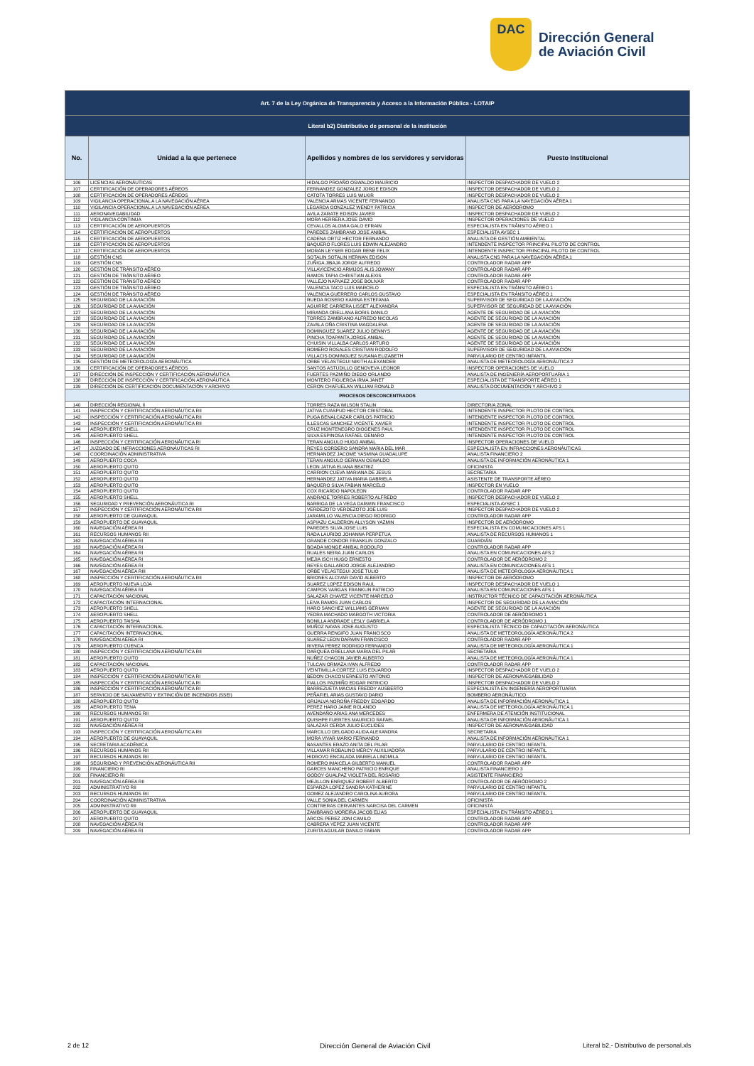DAC
Dirección General
de Aviación Civil
| Art. 7 de la Ley Orgánica de Transparencia y Acceso a la Información Pública - LOTAIP | | | |
| Literal b2) Distributivo de personal de la institución | | | |
| No. | Unidad a la que pertenece | Apellidos y nombres de los servidores y servidoras | Puesto Institucional |
| 106 | LICENCIAS AERONÁUTICAS | HIDALGO PROAÑO OSWALDO MAURICIO | INSPECTOR DESPACHADOR DE VUELO 2 |
| 107 | CERTIFICACIÓN DE OPERADORES AÉREOS | FERNANDEZ GONZALEZ JORGE EDISON | INSPECTOR DESPACHADOR DE VUELO 2 |
| 108 | CERTIFICACIÓN DE OPERADORES AÉREOS | CATOTA TORRES LUIS WILKIR | INSPECTOR DESPACHADOR DE VUELO 2 |
| 109 | VIGILANCIA OPERACIONAL A LA NAVEGACIÓN AÉREA | VALENCIA ARMAS VICENTE FERNANDO | ANALISTA CNS PARA LA NAVEGACIÓN AÉREA 1 |
| 110 | VIGILANCIA OPERACIONAL A LA NAVEGACIÓN AÉREA | LEGARDA GONZALEZ WENDY PATRICIA | INSPECTOR DE AERÓDROMO |
| 111 | AERONAVEGABILIDAD | AVILA ZARATE EDISON JAVIER | INSPECTOR DESPACHADOR DE VUELO 2 |
| 112 | VIGILANCIA CONTINUA | MORA HERRERA JOSE DAVID | INSPECTOR OPERACIONES DE VUELO |
| 113 | CERTIFICACIÓN DE AEROPUERTOS | CEVALLOS ALOMIA GALO EFRAIN | ESPECIALISTA EN TRÁNSITO AÉREO 1 |
| 114 | CERTIFICACIÓN DE AEROPUERTOS | PAREDES ZAMBRANO JOSE ANIBAL | ESPECIALISTA AVSEC 1 |
| 115 | CERTIFICACIÓN DE AEROPUERTOS | CADENA ORTIZ HECTOR FERNANDO | ANALISTA DE GESTIÓN AMBIENTAL |
| 116 | CERTIFICACIÓN DE AEROPUERTOS | BAQUERO FLORES LUIS EDWIN ALEJANDRO | INTENDENTE INSPECTOR PRINCIPAL PILOTO DE CONTROL |
| 117 | CERTIFICACIÓN DE AEROPUERTOS | MORAN LEYSER EDGAR RENE FELIX | INTENDENTE INSPECTOR PRINCIPAL PILOTO DE CONTROL |
| 118 | GESTIÓN CNS | SOTALIN SOTALIN HERNAN EDISON | ANALISTA CNS PARA LA NAVEGACIÓN AÉREA 1 |
| 119 | GESTIÓN CNS | ZUÑIGA JIBAJA JORGE ALFREDO | CONTROLADOR RADAR APP |
| 120 | GESTIÓN DE TRÁNSITO AÉREO | VILLAVICENCIO ARMIJOS ALIS JOWANY | CONTROLADOR RADAR APP |
| 121 | GESTIÓN DE TRÁNSITO AÉREO | RAMOS TAPIA CHRISTIAN ALEXIS | CONTROLADOR RADAR APP |
| 122 | GESTIÓN DE TRÁNSITO AÉREO | VALLEJO NARVAEZ JOSE BOLIVAR | CONTROLADOR RADAR APP |
| 123 | GESTIÓN DE TRÁNSITO AÉREO | VALENCIA TACO LUIS MARCELO | ESPECIALISTA EN TRÁNSITO AÉREO 1 |
| 124 | GESTIÓN DE TRÁNSITO AÉREO | VALENCIA GUERRERO CARLOS GUSTAVO | ESPECIALISTA EN TRÁNSITO AÉREO 1 |
| 125 | SEGURIDAD DE LA AVIACIÓN | RUEDA ROSERO KARINA ESTEFANIA | SUPERVISOR DE SEGURIDAD DE LA AVIACIÓN |
| 126 | SEGURIDAD DE LA AVIACIÓN | AGUIRRE CARRERA LISSET ALEXANDRA | SUPERVISOR DE SEGURIDAD DE LA AVIACIÓN |
| 127 | SEGURIDAD DE LA AVIACIÓN | MIRANDA ORELLANA BORIS DANILO | AGENTE DE SEGURIDAD DE LA AVIACIÓN |
| 128 | SEGURIDAD DE LA AVIACIÓN | TORRES ZAMBRANO ALFREDO NICOLAS | AGENTE DE SEGURIDAD DE LA AVIACIÓN |
| 129 | SEGURIDAD DE LA AVIACIÓN | ZAVALA OÑA CRISTINA MAGDALENA | AGENTE DE SEGURIDAD DE LA AVIACIÓN |
| 130 | SEGURIDAD DE LA AVIACIÓN | DOMINGUEZ SUAREZ JULIO DENNYS | AGENTE DE SEGURIDAD DE LA AVIACIÓN |
| 131 | SEGURIDAD DE LA AVIACIÓN | PINCHA TOAPANTA JORGE ANIBAL | AGENTE DE SEGURIDAD DE LA AVIACIÓN |
| 132 | SEGURIDAD DE LA AVIACIÓN | CHUISIN VILLALBA CARLOS ARTURO | AGENTE DE SEGURIDAD DE LA AVIACIÓN |
| 133 | SEGURIDAD DE LA AVIACIÓN | ROMERO ROSALES CRISTIAN RODOLFO | SUPERVISOR DE SEGURIDAD DE LA AVIACIÓN |
| 134 | SEGURIDAD DE LA AVIACIÓN | VILLACIS DOMINGUEZ SUSANA ELIZABETH | PARVULARIO DE CENTRO INFANTIL |
| 135 | GESTIÓN DE METEOROLOGÍA AERONÁUTICA | ORBE VELASTEGUI NIKITH ALEXANDER | ANALISTA DE METEOROLOGÍA AERONÁUTICA 2 |
| 136 | CERTIFICACIÓN DE OPERADORES AÉREOS | SANTOS ASTUDILLO GENOVEVA LEONOR | INSPECTOR OPERACIONES DE VUELO |
| 137 | DIRECCIÓN DE INSPECCIÓN Y CERTIFICACIÓN AERONÁUTICA | FUERTES PAZMIÑO DIEGO ORLANDO | ANALISTA DE INGENIERÍA AEROPORTUARIA 1 |
| 138 | DIRECCIÓN DE INSPECCIÓN Y CERTIFICACIÓN AERONÁUTICA | MONTERO FIGUEROA IRMA JANET | ESPECIALISTA DE TRANSPORTE AÉREO 1 |
| 139 | DIRECCIÓN DE CERTIFICACIÓN DOCUMENTACIÓN Y ARCHIVO | CERON CHAFUELAN WILLIAM RONALD | ANALISTA DOCUMENTACIÓN Y ARCHIVO 2 |
| PROCESOS DESCONCENTRADOS | | | |
| 140 | DIRECCIÓN REGIONAL II | TORRES RAZA WILSON STALIN | DIRECTOR/A ZONAL |
| 141 | INSPECCIÓN Y CERTIFICACIÓN AERONÁUTICA RII | JATIVA CUASPUD HECTOR CRISTOBAL | INTENDENTE INSPECTOR PILOTO DE CONTROL |
| 142 | INSPECCIÓN Y CERTIFICACIÓN AERONÁUTICA RII | PUGA BENALCAZAR CARLOS PATRICIO | INTENDENTE INSPECTOR PILOTO DE CONTROL |
| 143 | INSPECCIÓN Y CERTIFICACIÓN AERONÁUTICA RII | ILLESCAS SANCHEZ VICENTE XAVIER | INTENDENTE INSPECTOR PILOTO DE CONTROL |
| 144 | AEROPUERTO SHELL | CRUZ MONTENEGRO DIOGENES PAUL | INTENDENTE INSPECTOR PILOTO DE CONTROL |
| 145 | AEROPUERTO SHELL | SILVA ESPINOSA RAFAEL GENARO | INTENDENTE INSPECTOR PILOTO DE CONTROL |
| 146 | INSPECCIÓN Y CERTIFICACIÓN AERONÁUTICA RI | TERAN ANGULO HUGO ANIBAL | INSPECTOR OPERACIONES DE VUELO |
| 147 | JUZGADO DE INFRACCIONES AERONÁUTICAS RI | REYES CORDERO SANDRA MARIA DEL MAR | ESPECIALISTA EN INFRACCIONES AERONÁUTICAS |
| 148 | COORDINACIÓN ADMINISTRATIVA | HERNANDEZ JACOME YASMINA GUADALUPE | ANALISTA FINANCIERO 2 |
| 149 | AEROPUERTO COCA | TERAN ANGULO GERMAN OSWALDO | ANALISTA DE INFORMACIÓN AERONÁUTICA 1 |
| 150 | AEROPUERTO QUITO | LEON JATIVA ELIANA BEATRIZ | OFICINISTA |
| 151 | AEROPUERTO QUITO | CARRION CUEVA MARIANA DE JESUS | SECRETARIA |
| 152 | AEROPUERTO QUITO | HERNANDEZ JATIVA MARIA GABRIELA | ASISTENTE DE TRANSPORTE AÉREO |
| 153 | AEROPUERTO QUITO | BAQUERO SILVA FABIAN MARCELO | INSPECTOR EN VUELO |
| 154 | AEROPUERTO QUITO | COX RICARDO NAPOLEON | CONTROLADOR RADAR APP |
| 155 | AEROPUERTO SHELL | ANDRADE TORRES ROBERTO ALFREDO | INSPECTOR DESPACHADOR DE VUELO 2 |
| 156 | SEGURIDAD Y PREVENCIÓN AERONÁUTICA RI | BARRIGA DE LA VEGA DARWIN FRANCISCO | ESPECIALISTA AVSEC 1 |
| 157 | INSPECCIÓN Y CERTIFICACIÓN AERONÁUTICA RII | VERDEZOTO VERDEZOTO JOE LUIS | INSPECTOR DESPACHADOR DE VUELO 2 |
| 158 | AEROPUERTO DE GUAYAQUIL | JARAMILLO VALENCIA DIEGO RODRIGO | CONTROLADOR RADAR APP |
| 159 | AEROPUERTO DE GUAYAQUIL | ASPIAZU CALDERON ALLYSON YAZMIN | INSPECTOR DE AERÓDROMO |
| 160 | NAVEGACIÓN AÉREA RI | PAREDES SILVA JOSE LUIS | ESPECIALISTA EN COMUNICACIONES AFS 1 |
| 161 | RECURSOS HUMANOS RII | RADA LAURIDO JOHANNA PERPETUA | ANALISTA DE RECURSOS HUMANOS 1 |
| 162 | NAVEGACIÓN AÉREA RI | GRANDE CONDOR FRANKLIN GONZALO | GUARDIÁN |
| 163 | NAVEGACIÓN AÉREA RI | BOADA MONGE ANIBAL RODOLFO | CONTROLADOR RADAR APP |
| 164 | NAVEGACIÓN AÉREA RI | RUALES NEIRA JUAN CARLOS | ANALISTA EN COMUNICACIONES AFS 2 |
| 165 | NAVEGACIÓN AÉREA RI | MEJIA ISCH HUGO ERNESTO | CONTROLADOR DE AERÓDROMO 2 |
| 166 | NAVEGACIÓN AÉREA RI | REYES GALLARDO JORGE ALEJANDRO | ANALISTA EN COMUNICACIONES AFS 1 |
| 167 | NAVEGACIÓN AÉREA RIII | ORBE VELASTEGUI JOSE TULIO | ANALISTA DE METEOROLOGÍA AERONÁUTICA 1 |
| 168 | INSPECCIÓN Y CERTIFICACIÓN AERONÁUTICA RII | BRIONES ALCIVAR DAVID ALBERTO | INSPECTOR DE AERÓDROMO |
| 169 | AEROPUERTO NUEVA LOJA | SUAREZ LOPEZ EDISON RAUL | INSPECTOR DESPACHADOR DE VUELO 1 |
| 170 | NAVEGACIÓN AÉREA RI | CAMPOS VARGAS FRANKLIN PATRICIO | ANALISTA EN COMUNICACIONES AFS 1 |
| 171 | CAPACITACIÓN NACIONAL | SALAZAR CHAVEZ VICENTE MARCELO | INSTRUCTOR TÉCNICO DE CAPACITACIÓN AERONÁUTICA |
| 172 | CAPACITACIÓN INTERNACIONAL | LEIVA RAMOS JUAN CARLOS | INSPECTOR DE SEGURIDAD DE LA AVIACIÓN |
| 173 | AEROPUERTO SHELL | HARO SANCHEZ WILLIAMS GERMAN | AGENTE DE SEGURIDAD DE LA AVIACIÓN |
| 174 | AEROPUERTO SHELL | YEDRA MACHADO MARGOTH VICTORIA | CONTROLADOR DE AERÓDROMO 1 |
| 175 | AEROPUERTO TAISHA | BONILLA ANDRADE LESLY GABRIELA | CONTROLADOR DE AERÓDROMO 1 |
| 176 | CAPACITACIÓN INTERNACIONAL | MUÑOZ NAVAS JOSE AUGUSTO | ESPECIALISTA TÉCNICO DE CAPACITACIÓN AERONÁUTICA |
| 177 | CAPACITACIÓN INTERNACIONAL | GUERRA RENGIFO JUAN FRANCISCO | ANALISTA DE METEOROLOGÍA AERONÁUTICA 2 |
| 178 | NAVEGACIÓN AÉREA RI | SUAREZ LEON DARWIN FRANCISCO | CONTROLADOR RADAR APP |
| 179 | AEROPUERTO CUENCA | RIVERA PEREZ RODRIGO FERNANDO | ANALISTA DE METEOROLOGÍA AERONÁUTICA 1 |
| 180 | INSPECCIÓN Y CERTIFICACIÓN AERONÁUTICA RII | DARQUEA ORELLANA MARIA DEL PILAR | SECRETARIA |
| 181 | AEROPUERTO QUITO | NUÑEZ CHACON JAVIER ALBERTO | ANALISTA DE METEOROLOGÍA AERONÁUTICA 1 |
| 182 | CAPACITACIÓN NACIONAL | TULCAN ORMAZA IVAN ALFREDO | CONTROLADOR RADAR APP |
| 183 | AEROPUERTO QUITO | VEINTIMILLA CORTEZ LUIS EDUARDO | INSPECTOR DESPACHADOR DE VUELO 2 |
| 184 | INSPECCIÓN Y CERTIFICACIÓN AERONÁUTICA RI | BEDON CHACON ERNESTO ANTONIO | INSPECTOR DE AERONAVEGABILIDAD |
| 185 | INSPECCIÓN Y CERTIFICACIÓN AERONÁUTICA RI | FIALLOS PAZMIÑO EDGAR PATRICIO | INSPECTOR DESPACHADOR DE VUELO 2 |
| 186 | INSPECCIÓN Y CERTIFICACIÓN AERONÁUTICA RI | BARREZUETA MACIAS FREDDY AUSBERTO | ESPECIALISTA EN INGENIERÍA AEROPORTUARIA |
| 187 | SERVICIO DE SALVAMENTO Y EXTINCIÓN DE INCENDIOS (SSEI) | PEÑAFIEL ARIAS GUSTAVO DARIO | BOMBERO AERONÁUTICO |
| 188 | AEROPUERTO QUITO | GRIJALVA NOROÑA FREDDY EDGARDO | ANALISTA DE INFORMACIÓN AERONÁUTICA 1 |
| 189 | AEROPUERTO TENA | PEREZ HARO JAIME ROLANDO | ANALISTA DE METEOROLOGÍA AERONÁUTICA 1 |
| 190 | RECURSOS HUMANOS RII | AVENDAÑO ARIAS ANA MERCEDES | ENFERMERA DE ATENCIÓN INSTITUCIONAL |
| 191 | AEROPUERTO QUITO | QUISHPE FUERTES MAURICIO RAFAEL | ANALISTA DE INFORMACIÓN AERONÁUTICA 1 |
| 192 | NAVEGACIÓN AÉREA RI | SALAZAR CERDA JULIO EUCLIDES | INSPECTOR DE AERONAVEGABILIDAD |
| 193 | INSPECCIÓN Y CERTIFICACIÓN AERONÁUTICA RII | MARCILLO DELGADO ALIDA ALEXANDRA | SECRETARIA |
| 194 | AEROPUERTO DE GUAYAQUIL | MORA VIVAR MARIO FERNANDO | ANALISTA DE INFORMACIÓN AERONÁUTICA 1 |
| 195 | SECRETARIA ACADÉMICA | BASANTES ERAZO ANITA DEL PILAR | PARVULARIO DE CENTRO INFANTIL |
| 196 | RECURSOS HUMANOS RII | VILLAMAR ROBALINO MERCY AUXILIADORA | PARVULARIO DE CENTRO INFANTIL |
| 197 | RECURSOS HUMANOS RII | HIDROVO ENCALADA MARIELA LINDMILA | PARVULARIO DE CENTRO INFANTIL |
| 198 | SEGURIDAD Y PREVENCIÓN AERONÁUTICA RII | ROMERO IMAICELA GILBERTO MANUEL | CONTROLADOR RADAR APP |
| 199 | FINANCIERO RI | GARCES MANCHENO PATRICIO ENRIQUE | ANALISTA FINANCIERO 3 |
| 200 | FINANCIERO RI | GODOY GUALPAZ VIOLETA DEL ROSARIO | ASISTENTE FINANCIERO |
| 201 | NAVEGACIÓN AÉREA RII | MEJILLON ENRIQUEZ ROBERT ALBERTO | CONTROLADOR DE AERÓDROMO 2 |
| 202 | ADMINISTRATIVO RII | ESPARZA LOPEZ SANDRA KATHERINE | PARVULARIO DE CENTRO INFANTIL |
| 203 | RECURSOS HUMANOS RII | GOMEZ ALEJANDRO CAROLINA AURORA | PARVULARIO DE CENTRO INFANTIL |
| 204 | COORDINACIÓN ADMINISTRATIVA | VALLE SONIA DEL CARMEN | OFICINISTA |
| 205 | ADMINISTRATIVO RII | CONTRERAS CERVANTES NARCISA DEL CARMEN | OFICINISTA |
| 206 | AEROPUERTO DE GUAYAQUIL | ZAMBRANO MOREIRA JACOB ELIAS | ESPECIALISTA EN TRÁNSITO AÉREO 1 |
| 207 | AEROPUERTO QUITO | ARCOS PEREZ JONI CAMILO | CONTROLADOR RADAR APP |
| 208 | NAVEGACIÓN AÉREA RI | CABRERA YEPEZ JUAN VICENTE | CONTROLADOR RADAR APP |
| 209 | NAVEGACIÓN AÉREA RI | ZURITA AGUILAR DANILO FABIAN | CONTROLADOR RADAR APP |
2 de 12 Dirección General de Aviación Civil Literal b2.- Distributivo de personal.xls